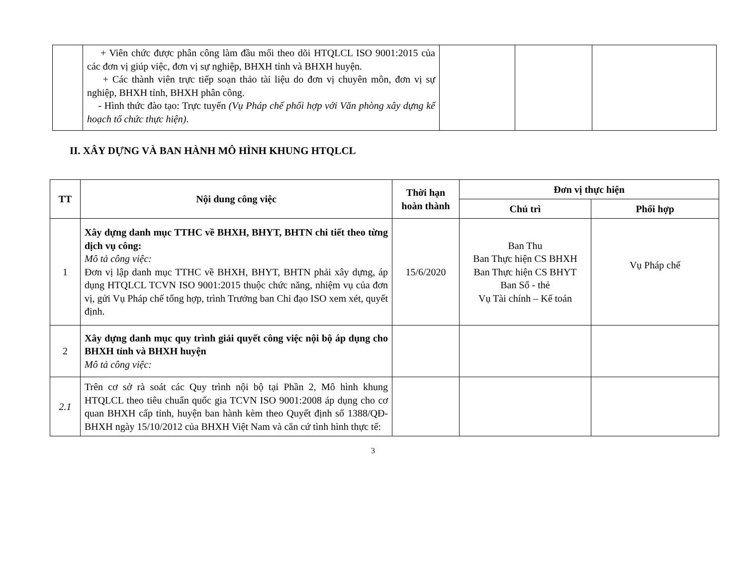| | + Viên chức được phân công làm đầu mối theo dõi HTQLCL ISO 9001:2015 của các đơn vị giúp việc, đơn vị sự nghiệp, BHXH tỉnh và BHXH huyện. + Các thành viên trực tiếp soạn thảo tài liệu do đơn vị chuyên môn, đơn vị sự nghiệp, BHXH tỉnh, BHXH phân công. - Hình thức đào tạo: Trực tuyến (Vụ Pháp chế phối hợp với Văn phòng xây dựng kế hoạch tổ chức thực hiện) . | | | |
II. XÂY DỰNG VÀ BAN HÀNH MÔ HÌNH KHUNG HTQLCL
| TT | Nội dung công việc | Thời hạn hoàn thành | Đơn vị thực hiện | |
| --- | --- | --- | --- | --- |
| | | | Chủ trì | Phối hợp |
| 1 | Xây dựng danh mục TTHC về BHXH, BHYT, BHTN chi tiết theo từng dịch vụ công: Mô tả công việc: Đơn vị lập danh mục TTHC về BHXH, BHYT, BHTN phải xây dựng, áp dụng HTQLCL TCVN ISO 9001:2015 thuộc chức năng, nhiệm vụ của đơn vị, gửi Vụ Pháp chế tổng hợp, trình Trưởng ban Chỉ đạo ISO xem xét, quyết định. | 15/6/2020 | Ban Thu Ban Thực hiện CS BHXH Ban Thực hiện CS BHYT Ban Sổ - thẻ Vụ Tài chính – Kế toán | Vụ Pháp chế |
| 2 | Xây dựng danh mục quy trình giải quyết công việc nội bộ áp dụng cho BHXH tỉnh và BHXH huyện Mô tả công việc: | | | |
| 2.1 | Trên cơ sở rà soát các Quy trình nội bộ tại Phần 2, Mô hình khung HTQLCL theo tiêu chuẩn quốc gia TCVN ISO 9001:2008 áp dụng cho cơ quan BHXH cấp tỉnh, huyện ban hành kèm theo Quyết định số 1388/QĐ-BHXH ngày 15/10/2012 của BHXH Việt Nam và căn cứ tình hình thực tế: | | | |
3